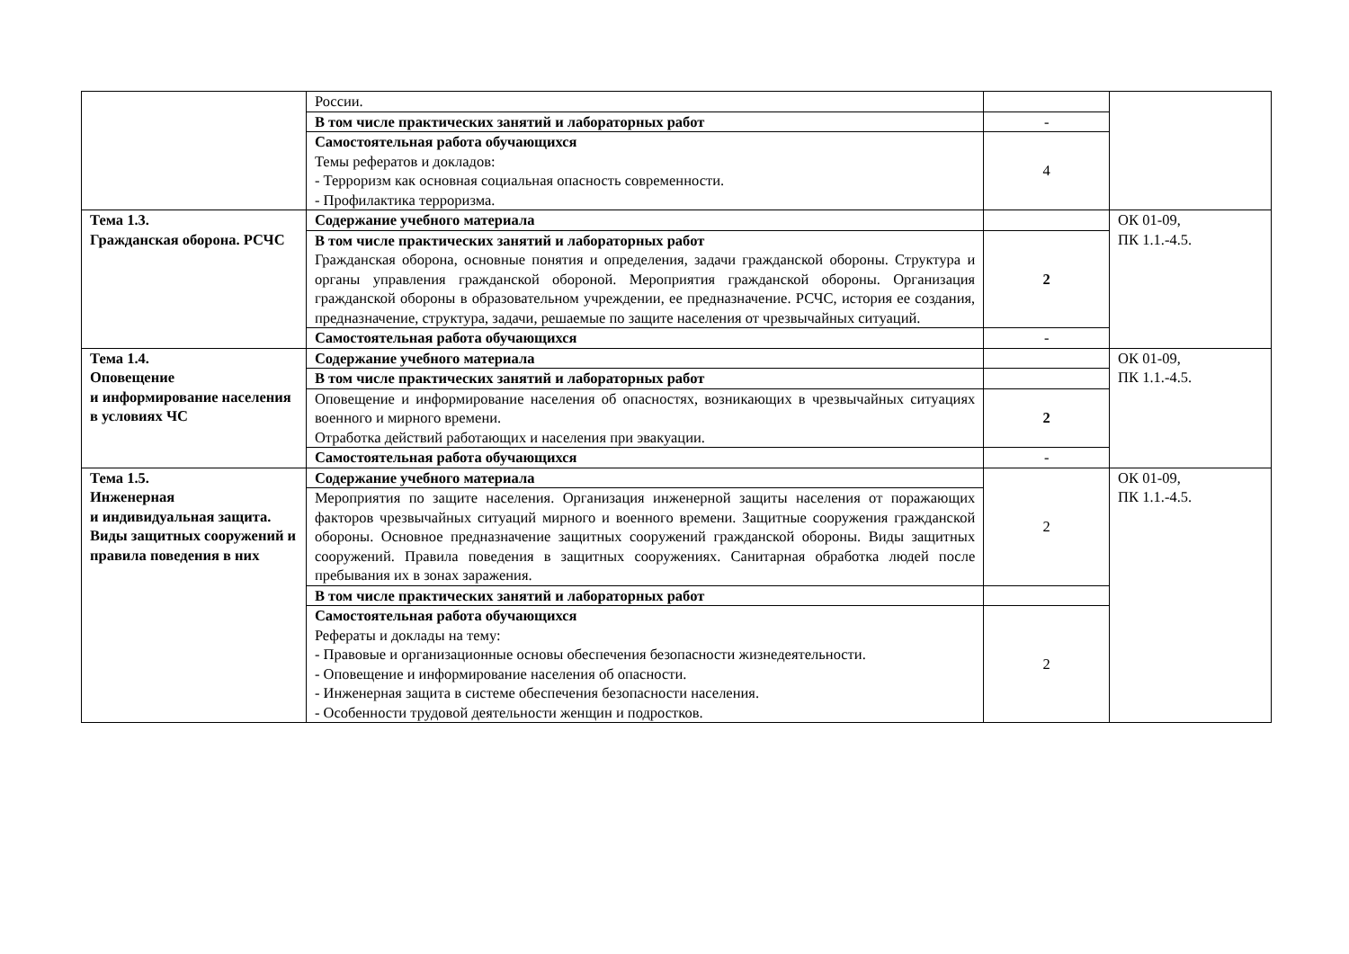| | России. | | |
| | В том числе практических занятий и лабораторных работ | - | |
| | Самостоятельная работа обучающихся Темы рефератов и докладов: - Терроризм как основная социальная опасность современности. - Профилактика терроризма. | 4 | |
| Тема 1.3. Гражданская оборона. РСЧС | Содержание учебного материала | | ОК 01-09, ПК 1.1.-4.5. |
| | В том числе практических занятий и лабораторных работ Гражданская оборона, основные понятия и определения, задачи гражданской обороны. Структура и органы управления гражданской обороной. Мероприятия гражданской обороны. Организация гражданской обороны в образовательном учреждении, ее предназначение. РСЧС, история ее создания, предназначение, структура, задачи, решаемые по защите населения от чрезвычайных ситуаций. | 2 | |
| | Самостоятельная работа обучающихся | - | |
| Тема 1.4. Оповещение и информирование населения в условиях ЧС | Содержание учебного материала | | ОК 01-09, ПК 1.1.-4.5. |
| | В том числе практических занятий и лабораторных работ | | |
| | Оповещение и информирование населения об опасностях, возникающих в чрезвычайных ситуациях военного и мирного времени. Отработка действий работающих и населения при эвакуации. | 2 | |
| | Самостоятельная работа обучающихся | - | |
| Тема 1.5. Инженерная и индивидуальная защита. Виды защитных сооружений и правила поведения в них | Содержание учебного материала | 2 | ОК 01-09, ПК 1.1.-4.5. |
| | Мероприятия по защите населения. Организация инженерной защиты населения от поражающих факторов чрезвычайных ситуаций мирного и военного времени. Защитные сооружения гражданской обороны. Основное предназначение защитных сооружений гражданской обороны. Виды защитных сооружений. Правила поведения в защитных сооружениях. Санитарная обработка людей после пребывания их в зонах заражения. | | |
| | В том числе практических занятий и лабораторных работ | | |
| | Самостоятельная работа обучающихся Рефераты и доклады на тему: - Правовые и организационные основы обеспечения безопасности жизнедеятельности. - Оповещение и информирование населения об опасности. - Инженерная защита в системе обеспечения безопасности населения. - Особенности трудовой деятельности женщин и подростков. | 2 | |